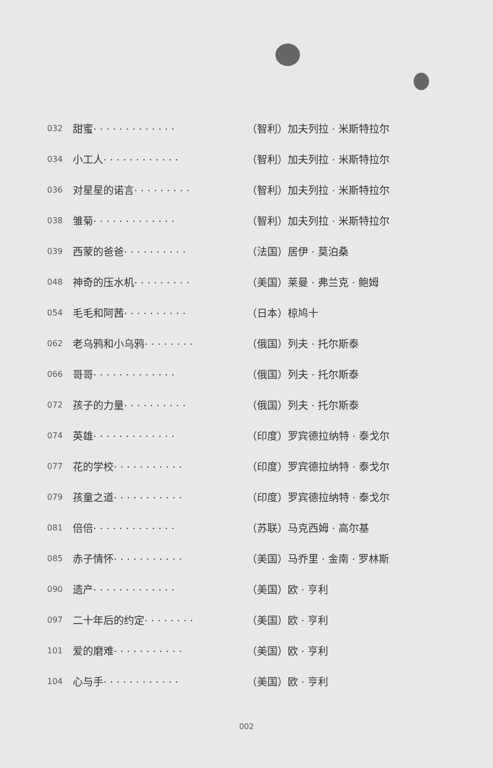| 032 | 甜蜜· · · · · · · · · · · · · | （智利） | 加夫列拉 · 米斯特拉尔 |
| 034 | 小工人· · · · · · · · · · · · | （智利） | 加夫列拉 · 米斯特拉尔 |
| 036 | 对星星的诺言· · · · · · · · · | （智利） | 加夫列拉 · 米斯特拉尔 |
| 038 | 雏菊· · · · · · · · · · · · · | （智利） | 加夫列拉 · 米斯特拉尔 |
| 039 | 西蒙的爸爸· · · · · · · · · · | （法国） | 居伊 · 莫泊桑 |
| 048 | 神奇的压水机· · · · · · · · · | （美国） | 莱曼 · 弗兰克 · 鲍姆 |
| 054 | 毛毛和阿茜· · · · · · · · · · | （日本） | 椋鸠十 |
| 062 | 老乌鸦和小乌鸦· · · · · · · · | （俄国） | 列夫 · 托尔斯泰 |
| 066 | 哥哥· · · · · · · · · · · · · | （俄国） | 列夫 · 托尔斯泰 |
| 072 | 孩子的力量· · · · · · · · · · | （俄国） | 列夫 · 托尔斯泰 |
| 074 | 英雄· · · · · · · · · · · · · | （印度） | 罗宾德拉纳特 · 泰戈尔 |
| 077 | 花的学校· · · · · · · · · · · | （印度） | 罗宾德拉纳特 · 泰戈尔 |
| 079 | 孩童之道· · · · · · · · · · · | （印度） | 罗宾德拉纳特 · 泰戈尔 |
| 081 | 倍倍· · · · · · · · · · · · · | （苏联） | 马克西姆 · 高尔基 |
| 085 | 赤子情怀· · · · · · · · · · · | （美国） | 马乔里 · 金南 · 罗林斯 |
| 090 | 遗产· · · · · · · · · · · · · | （美国） | 欧 · 亨利 |
| 097 | 二十年后的约定· · · · · · · · | （美国） | 欧 · 亨利 |
| 101 | 爱的磨难· · · · · · · · · · · | （美国） | 欧 · 亨利 |
| 104 | 心与手· · · · · · · · · · · · | （美国） | 欧 · 亨利 |
002